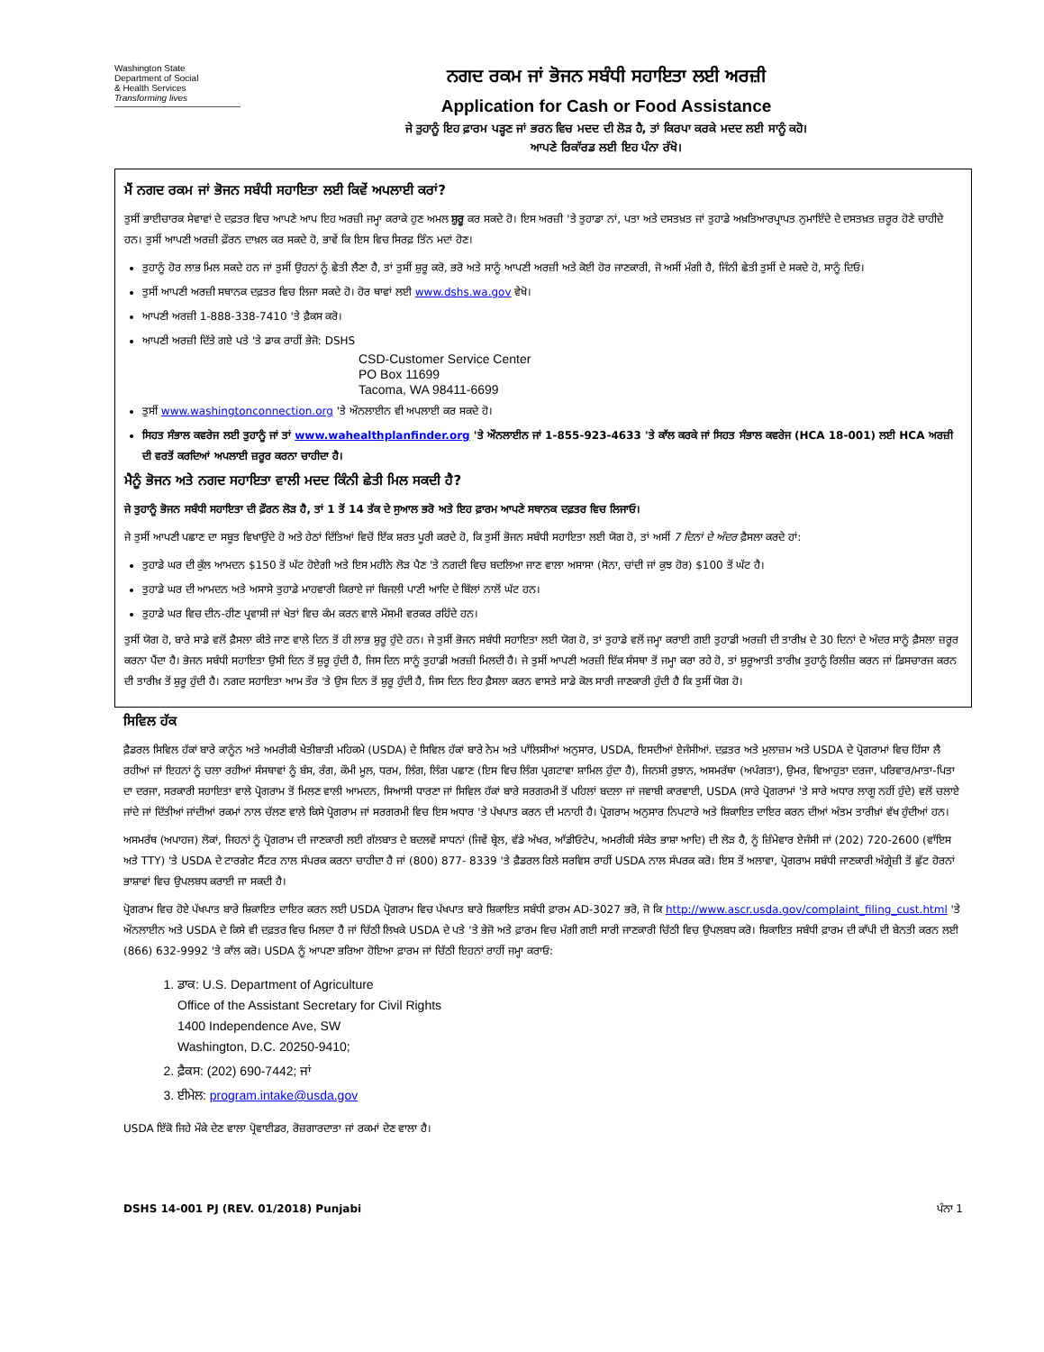Washington State
Department of Social
& Health Services
Transforming lives
ਨਗਦ ਰਕਮ ਜਾਂ ਭੋਜਨ ਸਬੰਧੀ ਸਹਾਇਤਾ ਲਈ ਅਰਜ਼ੀ
Application for Cash or Food Assistance
ਜੇ ਤੁਹਾਨੂੰ ਇਹ ਫ਼ਾਰਮ ਪੜ੍ਹਣ ਜਾਂ ਭਰਨ ਵਿਚ ਮਦਦ ਦੀ ਲੋੜ ਹੈ, ਤਾਂ ਕਿਰਪਾ ਕਰਕੇ ਮਦਦ ਲਈ ਸਾਨੂੰ ਕਹੋ।
ਆਪਣੇ ਰਿਕਾੱਰਡ ਲਈ ਇਹ ਪੰਨਾ ਰੱਖੋ।
ਮੈਂ ਨਗਦ ਰਕਮ ਜਾਂ ਭੋਜਨ ਸਬੰਧੀ ਸਹਾਇਤਾ ਲਈ ਕਿਵੇਂ ਅਪਲਾਈ ਕਰਾਂ?
ਤੁਸੀਂ ਭਾਈਚਾਰਕ ਸੇਵਾਵਾਂ ਦੇ ਦਫ਼ਤਰ ਵਿਚ ਆਪਣੇ ਆਪ ਇਹ ਅਰਜ਼ੀ ਜਮ੍ਹਾ ਕਰਾਕੇ ਹੁਣ ਅਮਲ ਸ਼ੁਰੂ ਕਰ ਸਕਦੇ ਹੋ। ਇਸ ਅਰਜ਼ੀ 'ਤੇ ਤੁਹਾਡਾ ਨਾਂ, ਪਤਾ ਅਤੇ ਦਸਤਖ਼ਤ ਜਾਂ ਤੁਹਾਡੇ ਅਖ਼ਤਿਆਰਪ੍ਰਾਪਤ ਨੁਮਾਇੰਦੇ ਦੇ ਦਸਤਖ਼ਤ ਜ਼ਰੂਰ ਹੋਣੇ ਚਾਹੀਦੇ ਹਨ। ਤੁਸੀਂ ਆਪਣੀ ਅਰਜ਼ੀ ਫ਼ੌਰਨ ਦਾਖ਼ਲ ਕਰ ਸਕਦੇ ਹੋ, ਭਾਵੇਂ ਕਿ ਇਸ ਵਿਚ ਸਿਰਫ਼ ਤਿੰਨ ਮਦਾਂ ਹੋਣ।
ਤੁਹਾਨੂੰ ਹੋਰ ਲਾਭ ਮਿਲ ਸਕਦੇ ਹਨ ਜਾਂ ਤੁਸੀਂ ਉਹਨਾਂ ਨੂੰ ਛੇਤੀ ਲੈਣਾ ਹੈ, ਤਾਂ ਤੁਸੀਂ ਸ਼ੁਰੂ ਕਰੋ, ਭਰੋ ਅਤੇ ਸਾਨੂੰ ਆਪਣੀ ਅਰਜ਼ੀ ਅਤੇ ਕੋਈ ਹੋਰ ਜਾਣਕਾਰੀ, ਜੋ ਅਸੀਂ ਮੰਗੀ ਹੈ, ਜਿੰਨੀ ਛੇਤੀ ਤੁਸੀਂ ਦੇ ਸਕਦੇ ਹੋ, ਸਾਨੂੰ ਦਿਓ।
ਤੁਸੀਂ ਆਪਣੀ ਅਰਜ਼ੀ ਸਥਾਨਕ ਦਫ਼ਤਰ ਵਿਚ ਲਿਜਾ ਸਕਦੇ ਹੋ। ਹੋਰ ਥਾਵਾਂ ਲਈ www.dshs.wa.gov ਵੇਖੋ।
ਆਪਣੀ ਅਰਜ਼ੀ 1-888-338-7410 'ਤੇ ਫ਼ੈਕਸ ਕਰੋ।
ਆਪਣੀ ਅਰਜ਼ੀ ਦਿੱਤੇ ਗਏ ਪਤੇ 'ਤੇ ਡਾਕ ਰਾਹੀਂ ਭੇਜੋ: DSHS
CSD-Customer Service Center
PO Box 11699
Tacoma, WA 98411-6699
ਤੁਸੀਂ www.washingtonconnection.org 'ਤੇ ਔਨਲਾਈਨ ਵੀ ਅਪਲਾਈ ਕਰ ਸਕਦੇ ਹੋ।
ਸਿਹਤ ਸੰਭਾਲ ਕਵਰੇਜ ਲਈ ਤੁਹਾਨੂੰ ਜਾਂ ਤਾਂ www.wahealthplanfinder.org 'ਤੇ ਔਨਲਾਈਨ ਜਾਂ 1-855-923-4633 'ਤੇ ਕਾੱਲ ਕਰਕੇ ਜਾਂ ਸਿਹਤ ਸੰਭਾਲ ਕਵਰੇਜ (HCA 18-001) ਲਈ HCA ਅਰਜ਼ੀ ਦੀ ਵਰਤੋਂ ਕਰਦਿਆਂ ਅਪਲਾਈ ਜ਼ਰੂਰ ਕਰਨਾ ਚਾਹੀਦਾ ਹੈ।
ਮੈਨੂੰ ਭੋਜਨ ਅਤੇ ਨਗਦ ਸਹਾਇਤਾ ਵਾਲੀ ਮਦਦ ਕਿੰਨੀ ਛੇਤੀ ਮਿਲ ਸਕਦੀ ਹੈ?
ਜੇ ਤੁਹਾਨੂੰ ਭੋਜਨ ਸਬੰਧੀ ਸਹਾਇਤਾ ਦੀ ਫ਼ੌਰਨ ਲੋੜ ਹੈ, ਤਾਂ 1 ਤੋਂ 14 ਤੱਕ ਦੇ ਸੁਆਲ ਭਰੋ ਅਤੇ ਇਹ ਫ਼ਾਰਮ ਆਪਣੇ ਸਥਾਨਕ ਦਫ਼ਤਰ ਵਿਚ ਲਿਜਾਓ।
ਜੇ ਤੁਸੀਂ ਆਪਣੀ ਪਛਾਣ ਦਾ ਸਬੂਤ ਵਿਖਾਉਂਦੇ ਹੋ ਅਤੇ ਹੇਠਾਂ ਦਿੱਤਿਆਂ ਵਿਚੋਂ ਇੱਕ ਸ਼ਰਤ ਪੂਰੀ ਕਰਦੇ ਹੋ, ਕਿ ਤੁਸੀਂ ਭੋਜਨ ਸਬੰਧੀ ਸਹਾਇਤਾ ਲਈ ਯੋਗ ਹੋ, ਤਾਂ ਅਸੀਂ 7 ਦਿਨਾਂ ਦੇ ਅੰਦਰ ਫ਼ੈਸਲਾ ਕਰਦੇ ਹਾਂ:
ਤੁਹਾਡੇ ਘਰ ਦੀ ਕੁੱਲ ਆਮਦਨ $150 ਤੋਂ ਘੱਟ ਹੋਏਗੀ ਅਤੇ ਇਸ ਮਹੀਨੇ ਲੋੜ ਪੈਣ 'ਤੇ ਨਗਦੀ ਵਿਚ ਬਦਲਿਆ ਜਾਣ ਵਾਲਾ ਅਸਾਸਾ (ਸੋਨਾ, ਚਾਂਦੀ ਜਾਂ ਕੁਝ ਹੋਰ) $100 ਤੋਂ ਘੱਟ ਹੈ।
ਤੁਹਾਡੇ ਘਰ ਦੀ ਆਮਦਨ ਅਤੇ ਅਸਾਸੇ ਤੁਹਾਡੇ ਮਾਹਵਾਰੀ ਕਿਰਾਏ ਜਾਂ ਬਿਜਲੀ ਪਾਣੀ ਆਦਿ ਦੇ ਬਿੱਲਾਂ ਨਾਲੋਂ ਘੱਟ ਹਨ।
ਤੁਹਾਡੇ ਘਰ ਵਿਚ ਦੀਨ-ਹੀਣ ਪ੍ਰਵਾਸੀ ਜਾਂ ਖੇਤਾਂ ਵਿਚ ਕੰਮ ਕਰਨ ਵਾਲੇ ਮੌਸਮੀ ਵਰਕਰ ਰਹਿੰਦੇ ਹਨ।
ਤੁਸੀਂ ਯੋਗ ਹੋ, ਬਾਰੇ ਸਾਡੇ ਵਲੋਂ ਫ਼ੈਸਲਾ ਕੀਤੇ ਜਾਣ ਵਾਲੇ ਦਿਨ ਤੋਂ ਹੀ ਲਾਭ ਸ਼ੁਰੂ ਹੁੰਦੇ ਹਨ। ਜੇ ਤੁਸੀਂ ਭੋਜਨ ਸਬੰਧੀ ਸਹਾਇਤਾ ਲਈ ਯੋਗ ਹੋ, ਤਾਂ ਤੁਹਾਡੇ ਵਲੋਂ ਜਮ੍ਹਾ ਕਰਾਈ ਗਈ ਤੁਹਾਡੀ ਅਰਜ਼ੀ ਦੀ ਤਾਰੀਖ਼ ਦੇ 30 ਦਿਨਾਂ ਦੇ ਅੰਦਰ ਸਾਨੂੰ ਫ਼ੈਸਲਾ ਜ਼ਰੂਰ ਕਰਨਾ ਪੈਂਦਾ ਹੈ। ਭੋਜਨ ਸਬੰਧੀ ਸਹਾਇਤਾ ਉਸੀ ਦਿਨ ਤੋਂ ਸ਼ੁਰੂ ਹੁੰਦੀ ਹੈ, ਜਿਸ ਦਿਨ ਸਾਨੂੰ ਤੁਹਾਡੀ ਅਰਜ਼ੀ ਮਿਲਦੀ ਹੈ। ਜੇ ਤੁਸੀਂ ਆਪਣੀ ਅਰਜ਼ੀ ਇੱਕ ਸੰਸਥਾ ਤੋਂ ਜਮ੍ਹਾ ਕਰਾ ਰਹੇ ਹੋ, ਤਾਂ ਸ਼ੁਰੂਆਤੀ ਤਾਰੀਖ਼ ਤੁਹਾਨੂੰ ਰਿਲੀਜ਼ ਕਰਨ ਜਾਂ ਡਿਸਚਾਰਜ ਕਰਨ ਦੀ ਤਾਰੀਖ਼ ਤੋਂ ਸ਼ੁਰੂ ਹੁੰਦੀ ਹੈ। ਨਗਦ ਸਹਾਇਤਾ ਆਮ ਤੌਰ 'ਤੇ ਉਸ ਦਿਨ ਤੋਂ ਸ਼ੁਰੂ ਹੁੰਦੀ ਹੈ, ਜਿਸ ਦਿਨ ਇਹ ਫ਼ੈਸਲਾ ਕਰਨ ਵਾਸਤੇ ਸਾਡੇ ਕੋਲ ਸਾਰੀ ਜਾਣਕਾਰੀ ਹੁੰਦੀ ਹੈ ਕਿ ਤੁਸੀਂ ਯੋਗ ਹੋ।
ਸਿਵਿਲ ਹੱਕ
ਫ਼ੈਡਰਲ ਸਿਵਿਲ ਹੱਕਾਂ ਬਾਰੇ ਕਾਨੂੰਨ ਅਤੇ ਅਮਰੀਕੀ ਖੇਤੀਬਾੜੀ ਮਹਿਕਮੇ (USDA) ਦੇ ਸਿਵਿਲ ਹੱਕਾਂ ਬਾਰੇ ਨੇਮ ਅਤੇ ਪਾੱਲਿਸੀਆਂ ਅਨੁਸਾਰ, USDA, ਇਸਦੀਆਂ ਏਜੰਸੀਆਂ. ਦਫ਼ਤਰ ਅਤੇ ਮੁਲਾਜ਼ਮ ਅਤੇ USDA ਦੇ ਪ੍ਰੋਗਰਾਮਾਂ ਵਿਚ ਹਿੱਸਾ ਲੈ ਰਹੀਆਂ ਜਾਂ ਇਹਨਾਂ ਨੂੰ ਚਲਾ ਰਹੀਆਂ ਸੰਸਥਾਵਾਂ ਨੂੰ ਬੰਸ, ਰੰਗ, ਕੌਮੀ ਮੂਲ, ਧਰਮ, ਲਿੰਗ, ਲਿੰਗ ਪਛਾਣ (ਇਸ ਵਿਚ ਲਿੰਗ ਪ੍ਰਗਟਾਵਾ ਸ਼ਾਮਿਲ ਹੁੰਦਾ ਹੈ), ਜਿਨਸੀ ਰੁਝਾਨ, ਅਸਮਰੱਥਾ (ਅਪੰਗਤਾ), ਉਮਰ, ਵਿਆਹੁਤਾ ਦਰਜਾ, ਪਰਿਵਾਰ/ਮਾਤਾ-ਪਿਤਾ ਦਾ ਦਰਜਾ, ਸਰਕਾਰੀ ਸਹਾਇਤਾ ਵਾਲੇ ਪ੍ਰੋਗਰਾਮ ਤੋਂ ਮਿਲਣ ਵਾਲੀ ਆਮਦਨ, ਸਿਆਸੀ ਧਾਰਣਾ ਜਾਂ ਸਿਵਿਲ ਹੱਕਾਂ ਬਾਰੇ ਸਰਗਰਮੀ ਤੋਂ ਪਹਿਲਾਂ ਬਦਲਾ ਜਾਂ ਜਵਾਬੀ ਕਾਰਵਾਈ, USDA (ਸਾਰੇ ਪ੍ਰੋਗਰਾਮਾਂ 'ਤੇ ਸਾਰੇ ਅਧਾਰ ਲਾਗੂ ਨਹੀਂ ਹੁੰਦੇ) ਵਲੋਂ ਚਲਾਏ ਜਾਂਦੇ ਜਾਂ ਦਿੱਤੀਆਂ ਜਾਂਦੀਆਂ ਰਕਮਾਂ ਨਾਲ ਚੱਲਣ ਵਾਲੇ ਕਿਸੇ ਪ੍ਰੋਗਰਾਮ ਜਾਂ ਸਰਗਰਮੀ ਵਿਚ ਇਸ ਅਧਾਰ 'ਤੇ ਪੱਖਪਾਤ ਕਰਨ ਦੀ ਮਨਾਹੀ ਹੈ। ਪ੍ਰੋਗਰਾਮ ਅਨੁਸਾਰ ਨਿਪਟਾਰੇ ਅਤੇ ਸ਼ਿਕਾਇਤ ਦਾਇਰ ਕਰਨ ਦੀਆਂ ਅੰਤਮ ਤਾਰੀਖ਼ਾਂ ਵੱਖ ਹੁੰਦੀਆਂ ਹਨ।
ਅਸਮਰੱਥ (ਅਪਾਹਜ) ਲੋਕਾਂ, ਜਿਹਨਾਂ ਨੂੰ ਪ੍ਰੋਗਰਾਮ ਦੀ ਜਾਣਕਾਰੀ ਲਈ ਗੱਲਬਾਤ ਦੇ ਬਦਲਵੇਂ ਸਾਧਨਾਂ (ਜਿਵੇਂ ਬ੍ਰੇਲ, ਵੱਡੇ ਅੱਖਰ, ਆੱਡੀਓਟੇਪ, ਅਮਰੀਕੀ ਸੰਕੇਤ ਭਾਸ਼ਾ ਆਦਿ) ਦੀ ਲੋੜ ਹੈ, ਨੂੰ ਜ਼ਿੰਮੇਵਾਰ ਏਜੰਸੀ ਜਾਂ (202) 720-2600 (ਵਾੱਇਸ ਅਤੇ TTY) 'ਤੇ USDA ਦੇ ਟਾਰਗੇਟ ਸੈਂਟਰ ਨਾਲ ਸੰਪਰਕ ਕਰਨਾ ਚਾਹੀਦਾ ਹੈ ਜਾਂ (800) 877- 8339 'ਤੇ ਫ਼ੈਡਰਲ ਰਿਲੇ ਸਰਵਿਸ ਰਾਹੀਂ USDA ਨਾਲ ਸੰਪਰਕ ਕਰੋ। ਇਸ ਤੋਂ ਅਲਾਵਾ, ਪ੍ਰੋਗਰਾਮ ਸਬੰਧੀ ਜਾਣਕਾਰੀ ਅੰਗ੍ਰੇਜ਼ੀ ਤੋਂ ਛੁੱਟ ਹੋਰਨਾਂ ਭਾਸ਼ਾਵਾਂ ਵਿਚ ਉਪਲਬਧ ਕਰਾਈ ਜਾ ਸਕਦੀ ਹੈ।
ਪ੍ਰੋਗਰਾਮ ਵਿਚ ਹੋਏ ਪੱਖਪਾਤ ਬਾਰੇ ਸ਼ਿਕਾਇਤ ਦਾਇਰ ਕਰਨ ਲਈ USDA ਪ੍ਰੋਗਰਾਮ ਵਿਚ ਪੱਖਪਾਤ ਬਾਰੇ ਸ਼ਿਕਾਇਤ ਸਬੰਧੀ ਫ਼ਾਰਮ AD-3027 ਭਰੋ, ਜੋ ਕਿ http://www.ascr.usda.gov/complaint_filing_cust.html 'ਤੇ ਔਨਲਾਈਨ ਅਤੇ USDA ਦੇ ਕਿਸੇ ਵੀ ਦਫ਼ਤਰ ਵਿਚ ਮਿਲਦਾ ਹੈ ਜਾਂ ਚਿੱਠੀ ਲਿਖਕੇ USDA ਦੇ ਪਤੇ 'ਤੇ ਭੇਜੋ ਅਤੇ ਫ਼ਾਰਮ ਵਿਚ ਮੰਗੀ ਗਈ ਸਾਰੀ ਜਾਣਕਾਰੀ ਚਿੱਠੀ ਵਿਚ ਉਪਲਬਧ ਕਰੋ। ਸ਼ਿਕਾਇਤ ਸਬੰਧੀ ਫ਼ਾਰਮ ਦੀ ਕਾੱਪੀ ਦੀ ਬੇਨਤੀ ਕਰਨ ਲਈ (866) 632-9992 'ਤੇ ਕਾੱਲ ਕਰੋ। USDA ਨੂੰ ਆਪਣਾ ਭਰਿਆ ਹੋਇਆ ਫ਼ਾਰਮ ਜਾਂ ਚਿੱਠੀ ਇਹਨਾਂ ਰਾਹੀਂ ਜਮ੍ਹਾ ਕਰਾਓ:
1. ਡਾਕ: U.S. Department of Agriculture
Office of the Assistant Secretary for Civil Rights
1400 Independence Ave, SW
Washington, D.C. 20250-9410;
2. ਫ਼ੈਕਸ: (202) 690-7442; ਜਾਂ
3. ਈਮੇਲ: program.intake@usda.gov
USDA ਇੱਕੋ ਜਿਹੇ ਮੌਕੇ ਦੇਣ ਵਾਲਾ ਪ੍ਰੋਵਾਈਡਰ, ਰੋਜ਼ਗਾਰਦਾਤਾ ਜਾਂ ਰਕਮਾਂ ਦੇਣ ਵਾਲਾ ਹੈ।
DSHS 14-001 PJ (REV. 01/2018) Punjabi ਪੰਨਾ 1